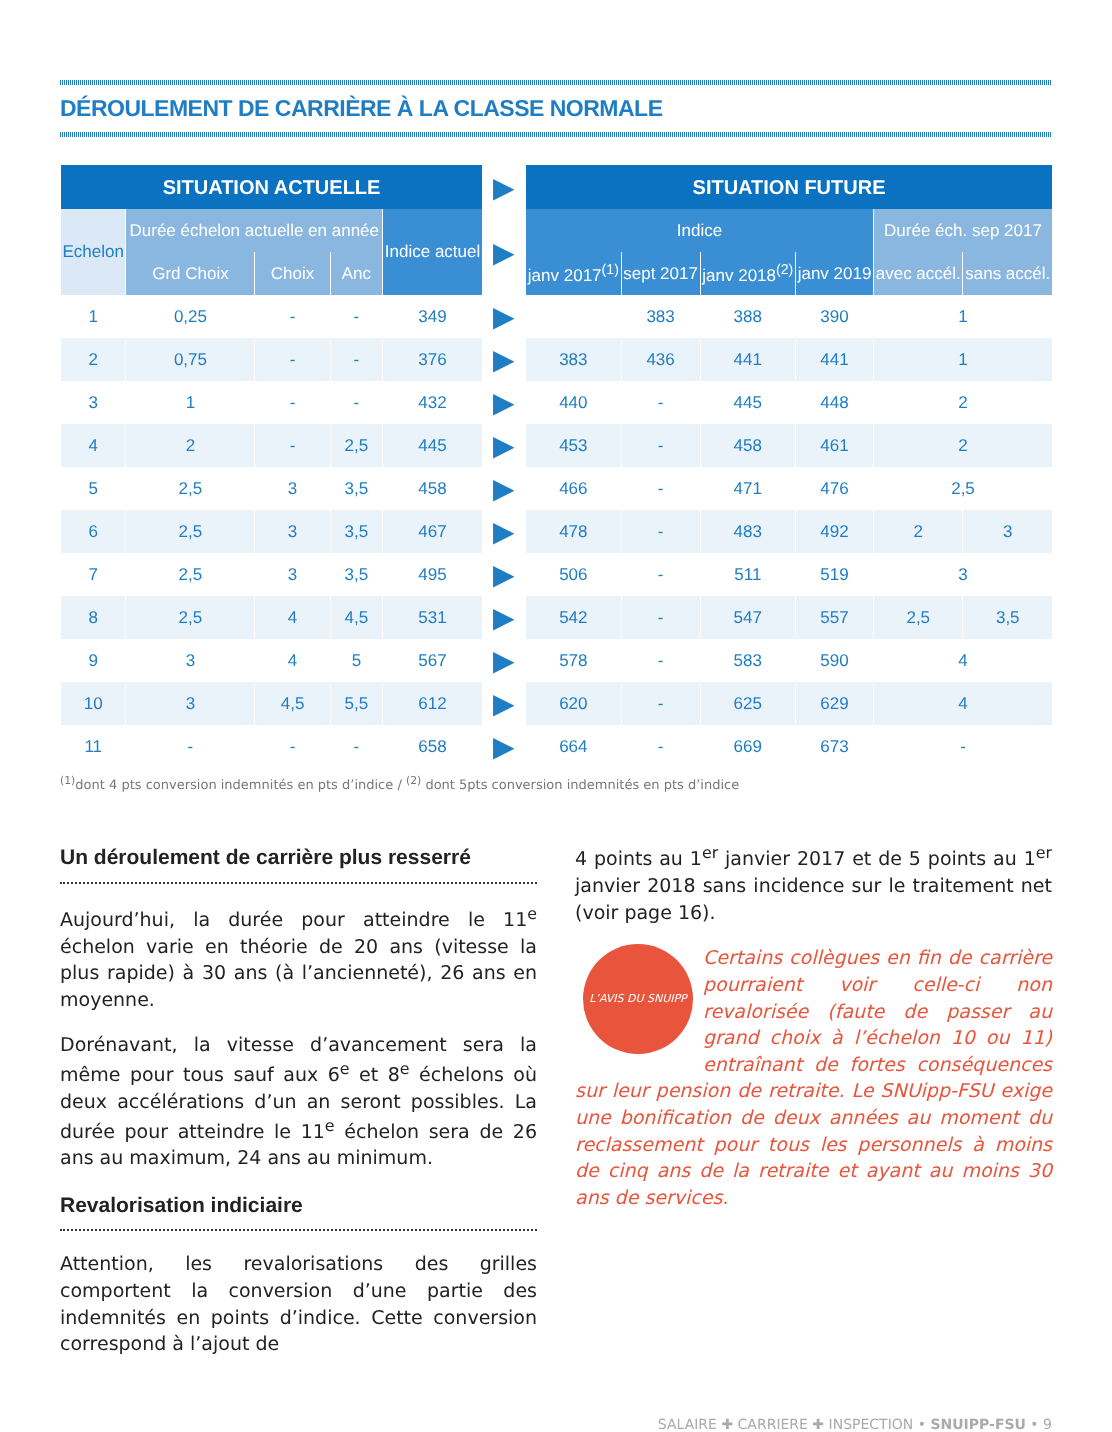DÉROULEMENT DE CARRIÈRE À LA CLASSE NORMALE
| SITUATION ACTUELLE | | | | | ▶ | SITUATION FUTURE | | | | | |
| Echelon | Durée échelon actuelle en année | | | Indice actuel | ▶ | Indice | | | | Durée éch. sep 2017 | |
| | | | | | | janv 2017<sup>(1)</sup> | sept 2017 | janv 2018<sup>(2)</sup> | janv 2019 | | |
| | Grd Choix | Choix | Anc | | | | | | | avec accél. | sans accél. |
| 1 | 0,25 | - | - | 349 | ▶ | | 383 | 388 | 390 | 1 | |
| 2 | 0,75 | - | - | 376 | ▶ | 383 | 436 | 441 | 441 | 1 | |
| 3 | 1 | - | - | 432 | ▶ | 440 | - | 445 | 448 | 2 | |
| 4 | 2 | - | 2,5 | 445 | ▶ | 453 | - | 458 | 461 | 2 | |
| 5 | 2,5 | 3 | 3,5 | 458 | ▶ | 466 | - | 471 | 476 | 2,5 | |
| 6 | 2,5 | 3 | 3,5 | 467 | ▶ | 478 | - | 483 | 492 | 2 | 3 |
| 7 | 2,5 | 3 | 3,5 | 495 | ▶ | 506 | - | 511 | 519 | 3 | |
| 8 | 2,5 | 4 | 4,5 | 531 | ▶ | 542 | - | 547 | 557 | 2,5 | 3,5 |
| 9 | 3 | 4 | 5 | 567 | ▶ | 578 | - | 583 | 590 | 4 | |
| 10 | 3 | 4,5 | 5,5 | 612 | ▶ | 620 | - | 625 | 629 | 4 | |
| 11 | - | - | - | 658 | ▶ | 664 | - | 669 | 673 | - | |
<sup>(1)</sup> dont 4 pts conversion indemnités en pts d’indice / <sup>(2)</sup> dont 5pts conversion indemnités en pts d’indice
Un déroulement de carrière plus resserré
Aujourd’hui, la durée pour atteindre le 11<sup>e</sup> échelon varie en théorie de 20 ans (vitesse la plus rapide) à 30 ans (à l’ancienneté), 26 ans en moyenne.
Dorénavant, la vitesse d’avancement sera la même pour tous sauf aux 6<sup>e</sup> et 8<sup>e</sup> échelons où deux accé­lérations d’un an seront possibles. La durée pour atteindre le 11<sup>e</sup> échelon sera de 26 ans au maximum, 24 ans au minimum.
Revalorisation indiciaire
Attention, les revalorisations des grilles comportent la conversion d’une partie des indemnités en points d’indice. Cette conversion correspond à l’ajout de
4 points au 1<sup>er</sup> janvier 2017 et de 5 points au 1<sup>er</sup> janvier 2018 sans incidence sur le traitement net (voir page 16).
L’AVIS DU SNUIPP
Certains collègues en fin de carrière pourraient voir celle-ci non revalorisée (faute de passer au grand choix à l’échelon 10 ou 11) entraînant de fortes conséquences sur leur pension de retraite. Le SNUipp-FSU exige une bonification de deux années au moment du reclassement pour tous les personnels à moins de cinq ans de la retraite et ayant au moins 30 ans de services.
SALAIRE ✚ CARRIERE ✚ INSPECTION • SNUIPP-FSU • 9